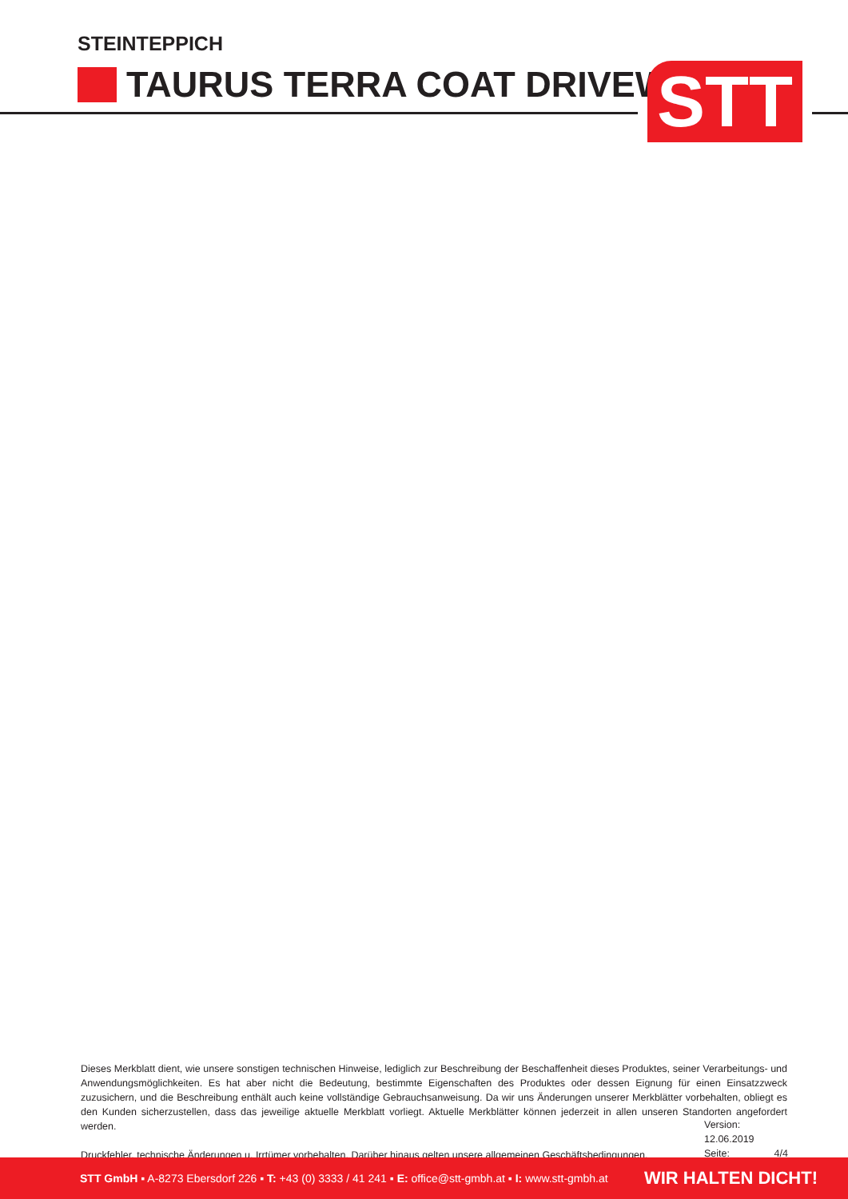STEINTEPPICH
TAURUS TERRA COAT DRIVEWAY STT
Dieses Merkblatt dient, wie unsere sonstigen technischen Hinweise, lediglich zur Beschreibung der Beschaffenheit dieses Produktes, seiner Verarbeitungs- und Anwendungsmöglichkeiten. Es hat aber nicht die Bedeutung, bestimmte Eigenschaften des Produktes oder dessen Eignung für einen Einsatzzweck zuzusichern, und die Beschreibung enthält auch keine vollständige Gebrauchsanweisung. Da wir uns Änderungen unserer Merkblätter vorbehalten, obliegt es den Kunden sicherzustellen, dass das jeweilige aktuelle Merkblatt vorliegt. Aktuelle Merkblätter können jederzeit in allen unseren Standorten angefordert werden.
Druckfehler, technische Änderungen u. Irrtümer vorbehalten. Darüber hinaus gelten unsere allgemeinen Geschäftsbedingungen.
Version: 12.06.2019
Seite: 4/4
STT GmbH ▪ A-8273 Ebersdorf 226 ▪ T: +43 (0) 3333 / 41 241 ▪ E: office@stt-gmbh.at ▪ I: www.stt-gmbh.at WIR HALTEN DICHT!